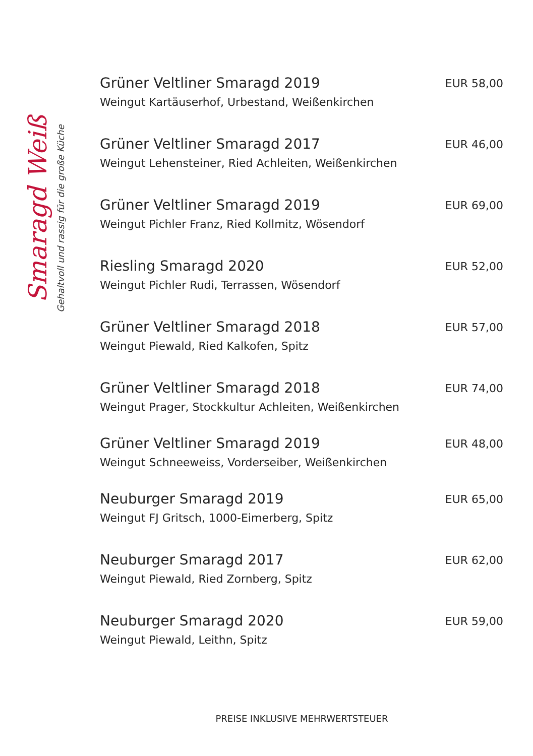Smaragd Weiß
Gehaltvoll und rassig für die große Küche
Grüner Veltliner Smaragd 2019
Weingut Kartäuserhof, Urbestand, Weißenkirchen
EUR 58,00
Grüner Veltliner Smaragd 2017
Weingut Lehensteiner, Ried Achleiten, Weißenkirchen
EUR 46,00
Grüner Veltliner Smaragd 2019
Weingut Pichler Franz, Ried Kollmitz, Wösendorf
EUR 69,00
Riesling Smaragd 2020
Weingut Pichler Rudi, Terrassen, Wösendorf
EUR 52,00
Grüner Veltliner Smaragd 2018
Weingut Piewald, Ried Kalkofen, Spitz
EUR 57,00
Grüner Veltliner Smaragd 2018
Weingut Prager, Stockkultur Achleiten, Weißenkirchen
EUR 74,00
Grüner Veltliner Smaragd 2019
Weingut Schneeweiss, Vorderseiber, Weißenkirchen
EUR 48,00
Neuburger Smaragd 2019
Weingut FJ Gritsch, 1000-Eimerberg, Spitz
EUR 65,00
Neuburger Smaragd 2017
Weingut Piewald, Ried Zornberg, Spitz
EUR 62,00
Neuburger Smaragd 2020
Weingut Piewald, Leithn, Spitz
EUR 59,00
PREISE INKLUSIVE MEHRWERTSTEUER